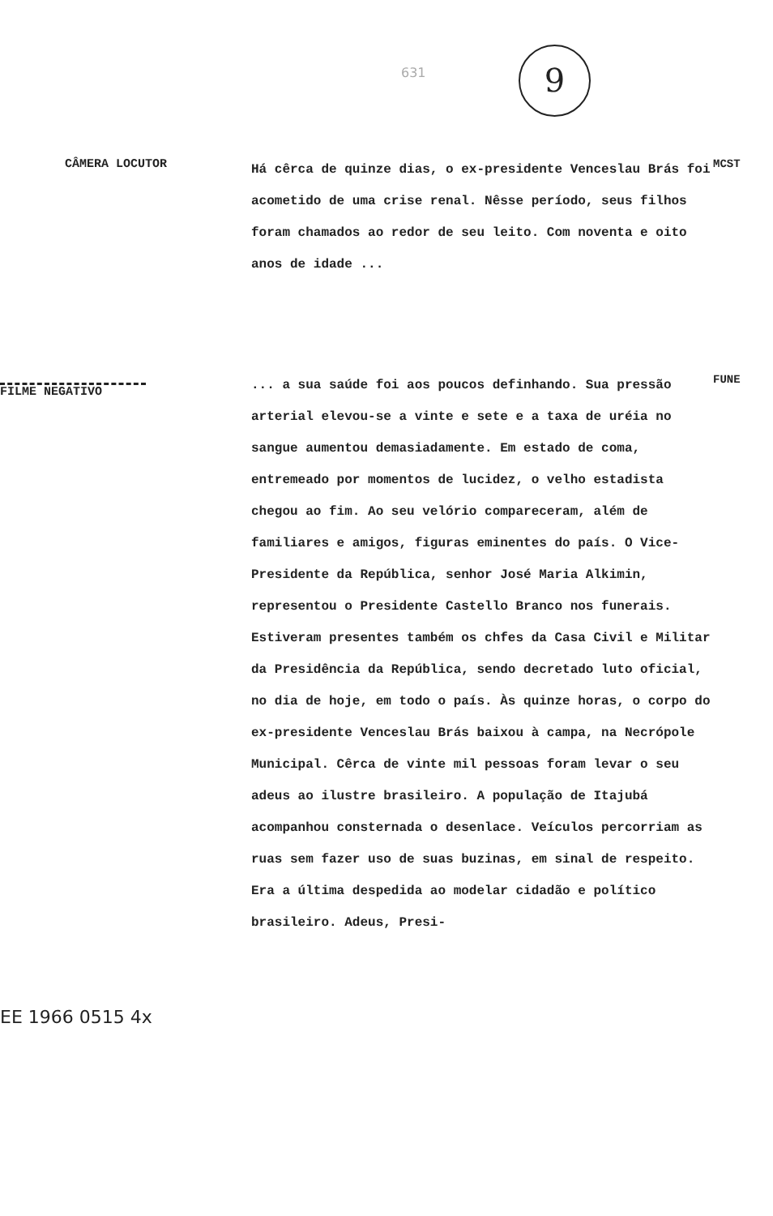631 9
CÂMERA LOCUTOR
Há cêrca de quinze dias, o ex-presidente Venceslau Brás foi acometido de uma crise renal. Nêsse período, seus filhos foram chamados ao redor de seu leito. Com noventa e oito anos de idade ...
MCST
FILME NEGATIVO
EE 1966 0515 4x
... a sua saúde foi aos poucos definhando. Sua pressão arterial elevou-se a vinte e sete e a taxa de uréia no sangue aumentou demasiadamente. Em estado de coma, entremeado por momentos de lucidez, o velho estadista chegou ao fim. Ao seu velório compareceram, além de familiares e amigos, figuras eminentes do país. O Vice-Presidente da República, senhor José Maria Alkimin, representou o Presidente Castello Branco nos funerais. Estiveram presentes também os chfes da Casa Civil e Militar da Presidência da República, sendo decretado luto oficial, no dia de hoje, em todo o país. Às quinze horas, o corpo do ex-presidente Venceslau Brás baixou à campa, na Necrópole Municipal. Cêrca de vinte mil pessoas foram levar o seu adeus ao ilustre brasileiro. A população de Itajubá acompanhou consternada o desenlace. Veículos percorriam as ruas sem fazer uso de suas buzinas, em sinal de respeito. Era a última despedida ao modelar cidadão e político brasileiro. Adeus, Presi-
FUNE